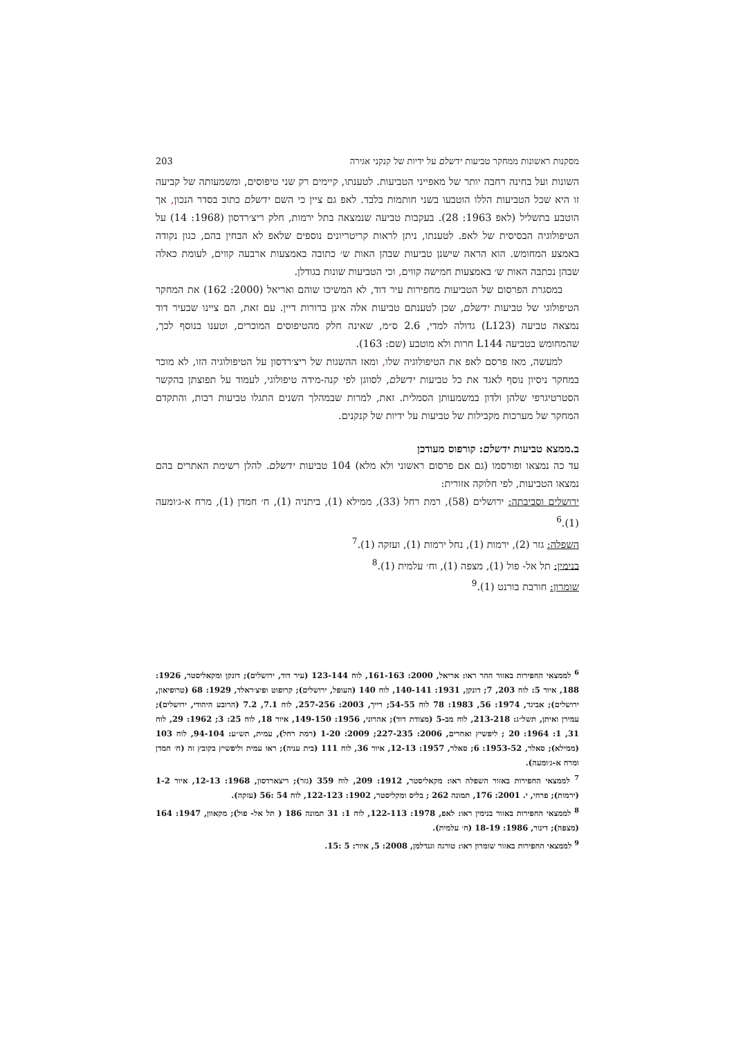מסקנות ראשונות ממחקר טביעות ידשלם על ידיות של קנקני אגירה 203
השונות ועל בחינה רחבה יותר של מאפייני הטביעות. לטענתו, קיימים רק שני טיפוסים, ומשמעותה של קביעה זו היא שכל הטביעות הללו הוטבעו בשני חותמות בלבד. לאפ גם ציין כי השם ידשלם כתוב בסדר הנכון, אך הוטבע בתשליל (לאפ 1963: 28). בעקבות טביעה שנמצאה בתל ירמות, חלק ריצ׳רדסון (1968: 14) על הטיפולוגיה הבסיסית של לאפ. לטענתו, ניתן לראות קריטריונים נוספים שלאפ לא הבחין בהם, כגון נקודה באמצע המחומש. הוא הראה שישנן טביעות שבהן האות ש׳ כתובה באמצעות ארבעה קווים, לעומת כאלה שבהן נכתבה האות ש׳ באמצעות חמישה קווים, וכי הטביעות שונות בגודלן.
במסגרת הפרסום של הטביעות מחפירות עיר דוד, לא המשיכו שוהם ואריאל (2000: 162) את המחקר הטיפולוגי של טביעות ידשלם, שכן לטענתם טביעות אלה אינן ברורות דיין. עם זאת, הם ציינו שבעיר דוד נמצאה טביעה (L123) גדולה למדי, 2.6 ס״מ, שאינה חלק מהטיפוסים המוכרים, וטענו בנוסף לכך, שהמחומש בטביעה L144 חרות ולא מוטבע (שם: 163).
למעשה, מאז פרסם לאפ את הטיפולוגיה שלו, ומאז ההשגות של ריצ׳רדסון על הטיפולוגיה הזו, לא מוכר במחקר ניסיון נוסף לאגד את כל טביעות ידשלם, לסווגן לפי קנה-מידה טיפולוגי, לעמוד על תפוצתן בהקשר הסטרטיגרפי שלהן ולדון במשמעותן הסמלית. זאת, למרות שבמהלך השנים התגלו טביעות רבות, והתקדם המחקר של מערכות מקבילות של טביעות על ידיות של קנקנים.
ב.ממצא טביעות ידשלם: קורפוס מעודכן
עד כה נמצאו ופורסמו (גם אם פרסום ראשוני ולא מלא) 104 טביעות ידשלם. להלן רשימת האתרים בהם נמצאו הטביעות, לפי חלוקה אזורית:
ירושלים וסביבתה: ירושלים (58), רמת רחל (33), ממילא (1), ביתניה (1), ח׳ חמדן (1), מרח א-ג׳ומעה (1).<sup>6</sup>
השפלה: גזר (2), ירמות (1), נחל ירמות (1), ועזקה (1).<sup>7</sup>
בנימין: תל אל- פול (1), מצפה (1), וח׳ עלמית (1).<sup>8</sup>
שומרון: חורבת בורנט (1).<sup>9</sup>
<sup>6</sup> לממצאי החפירות באזור ההר ראו: אריאל, 2000: 161-163, לוח 123-144 (עיר דוד, ירושלים); דונקן ומקאליסטר, 1926: 188, איור 5: לוח 203, 7; דונקן, 1931: 140-141, לוח 140 (העופל, ירושלים); קרופוט ופיצ׳ראלד, 1929: 68 (טרופיאון, ירושלים); אביגד, 1974: 56, 1983: 78 לוח 54-55; רייך, 2003: 257-256, לוח 7.1, 7.2 (הרובע היהודי, ירושלים); עמירן ואיתן, תשל״ג: 213-218, לוח מב-5 (מצודת דוד); אהרוני, 1956: 149-150, איור 18, לוח 25: 3; 1962: 29, לוח 31, 1: 1964: 20 ; ליפשיץ ואחרים, 2006: 227-235; 2009: 1-20 (רמת רחל), עמית, תש״ע: 94-104, לוח 103 (ממילא); סאלר, 1953-52: 6; סאלר, 1957: 12-13, איור 36, לוח 111 (בית עניה); ראו עמית וליפשיץ בקובץ זה (ח׳ חמדן ומרח א-ג׳ומעה).
<sup>7</sup> לממצאי החפירות באזור השפלה ראו: מקאליסטר, 1912: 209, לוח 359 (גזר); ריצארדסון, 1968: 12-13, איור 1-2 (ירמות); פרחי, י. 2001: 176, תמונה 262 ; בליס ומקליסטר, 1902: 122-123, לוח 54 :56 (עזקה).
<sup>8</sup> לממצאי החפירות באזור בנימין ראו: לאפ, 1978: 122-113, לוח 1: 31 תמונה 186 ( תל אל- פול); מקאוון, 1947: 164 (מצפה); דינור, 1986: 18-19 (ח׳ עלמית).
<sup>9</sup> לממצאי החפירות באזור שומרון ראו: טורגה וגנדלמן, 2008: 5, איור: 5 :15.